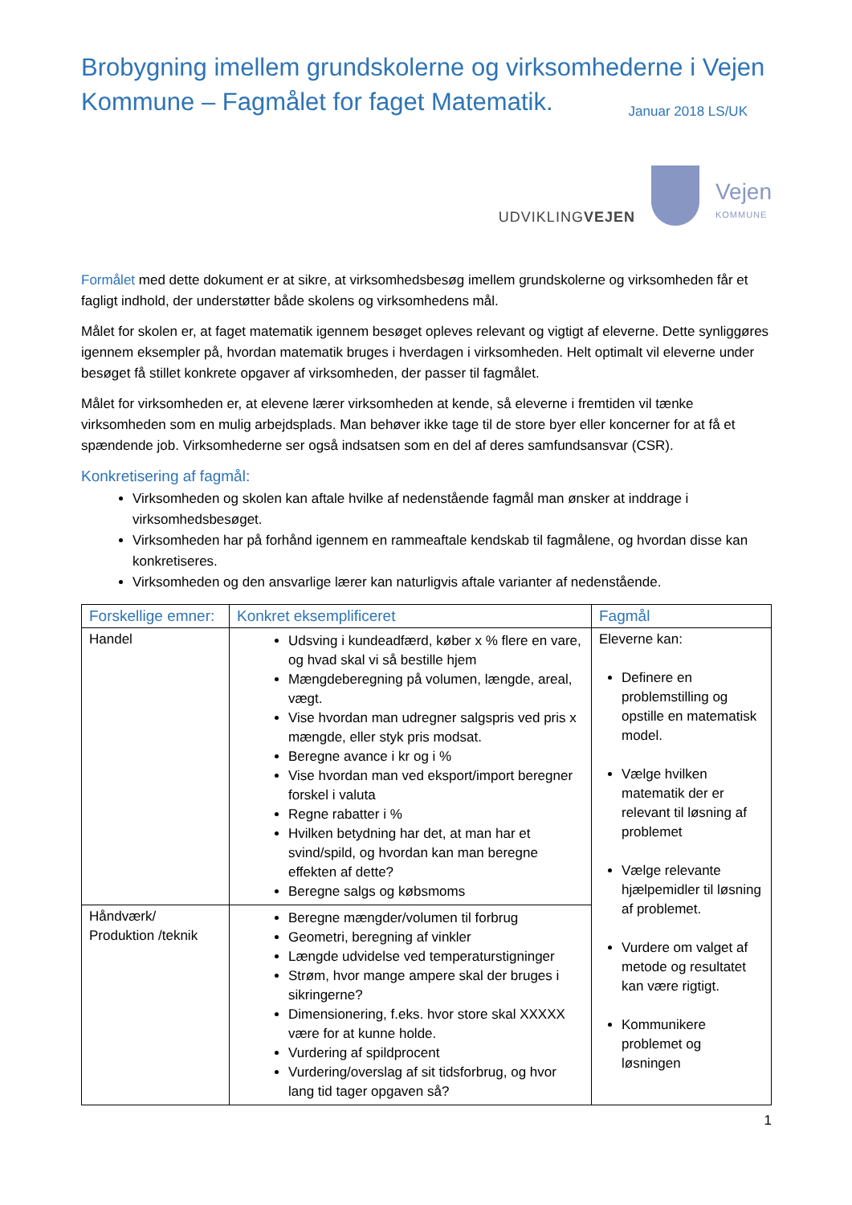Brobygning imellem grundskolerne og virksomhederne i Vejen Kommune – Fagmålet for faget Matematik. Januar 2018 LS/UK
UDVIKLINGVEJEN
Vejen
KOMMUNE
Formålet med dette dokument er at sikre, at virksomhedsbesøg imellem grundskolerne og virksomheden får et fagligt indhold, der understøtter både skolens og virksomhedens mål.
Målet for skolen er, at faget matematik igennem besøget opleves relevant og vigtigt af eleverne. Dette synliggøres igennem eksempler på, hvordan matematik bruges i hverdagen i virksomheden. Helt optimalt vil eleverne under besøget få stillet konkrete opgaver af virksomheden, der passer til fagmålet.
Målet for virksomheden er, at elevene lærer virksomheden at kende, så eleverne i fremtiden vil tænke virksomheden som en mulig arbejdsplads. Man behøver ikke tage til de store byer eller koncerner for at få et spændende job. Virksomhederne ser også indsatsen som en del af deres samfundsansvar (CSR).
Konkretisering af fagmål:
Virksomheden og skolen kan aftale hvilke af nedenstående fagmål man ønsker at inddrage i virksomhedsbesøget.
Virksomheden har på forhånd igennem en rammeaftale kendskab til fagmålene, og hvordan disse kan konkretiseres.
Virksomheden og den ansvarlige lærer kan naturligvis aftale varianter af nedenstående.
| Forskellige emner: | Konkret eksemplificeret | Fagmål |
| --- | --- | --- |
| Handel | Udsving i kundeadfærd, køber x % flere en vare, og hvad skal vi så bestille hjem Mængdeberegning på volumen, længde, areal, vægt. Vise hvordan man udregner salgspris ved pris x mængde, eller styk pris modsat. Beregne avance i kr og i % Vise hvordan man ved eksport/import beregner forskel i valuta Regne rabatter i % Hvilken betydning har det, at man har et svind/spild, og hvordan kan man beregne effekten af dette? Beregne salgs og købsmoms | Eleverne kan: Definere en problemstilling og opstille en matematisk model. Vælge hvilken matematik der er relevant til løsning af problemet Vælge relevante hjælpemidler til løsning af problemet. Vurdere om valget af metode og resultatet kan være rigtigt. Kommunikere problemet og løsningen |
| Håndværk/ Produktion /teknik | Beregne mængder/volumen til forbrug Geometri, beregning af vinkler Længde udvidelse ved temperaturstigninger Strøm, hvor mange ampere skal der bruges i sikringerne? Dimensionering, f.eks. hvor store skal XXXXX være for at kunne holde. Vurdering af spildprocent Vurdering/overslag af sit tidsforbrug, og hvor lang tid tager opgaven så? | |
1